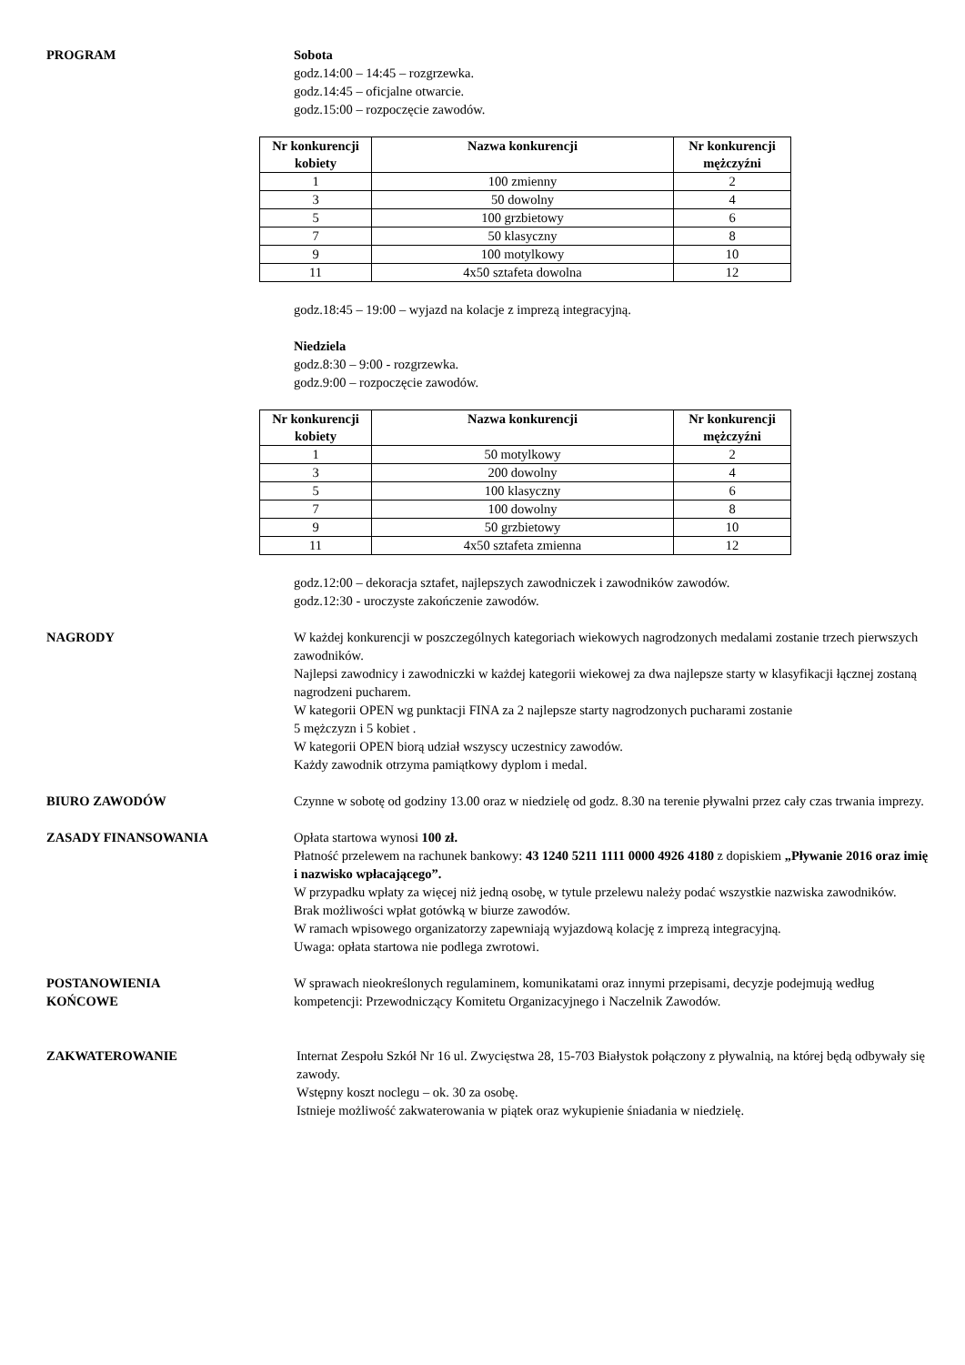PROGRAM Sobota
godz.14:00 – 14:45 – rozgrzewka.
godz.14:45 – oficjalne otwarcie.
godz.15:00 – rozpoczęcie zawodów.
| Nr konkurencji kobiety | Nazwa konkurencji | Nr konkurencji mężczyźni |
| --- | --- | --- |
| 1 | 100 zmienny | 2 |
| 3 | 50 dowolny | 4 |
| 5 | 100 grzbietowy | 6 |
| 7 | 50 klasyczny | 8 |
| 9 | 100 motylkowy | 10 |
| 11 | 4x50 sztafeta dowolna | 12 |
godz.18:45 – 19:00 – wyjazd na kolacje z imprezą integracyjną.
Niedziela
godz.8:30 – 9:00 - rozgrzewka.
godz.9:00 – rozpoczęcie zawodów.
| Nr konkurencji kobiety | Nazwa konkurencji | Nr konkurencji mężczyźni |
| --- | --- | --- |
| 1 | 50 motylkowy | 2 |
| 3 | 200 dowolny | 4 |
| 5 | 100 klasyczny | 6 |
| 7 | 100 dowolny | 8 |
| 9 | 50 grzbietowy | 10 |
| 11 | 4x50 sztafeta zmienna | 12 |
godz.12:00 – dekoracja sztafet, najlepszych zawodniczek i zawodników zawodów.
godz.12:30 - uroczyste zakończenie zawodów.
NAGRODY W każdej konkurencji w poszczególnych kategoriach wiekowych nagrodzonych medalami zostanie trzech pierwszych zawodników.
Najlepsi zawodnicy i zawodniczki w każdej kategorii wiekowej za dwa najlepsze starty w klasyfikacji łącznej zostaną nagrodzeni pucharem.
W kategorii OPEN wg punktacji FINA za 2 najlepsze starty nagrodzonych pucharami zostanie
5 mężczyzn i 5 kobiet .
W kategorii OPEN biorą udział wszyscy uczestnicy zawodów.
Każdy zawodnik otrzyma pamiątkowy dyplom i medal.
BIURO ZAWODÓW Czynne w sobotę od godziny 13.00 oraz w niedzielę od godz. 8.30 na terenie pływalni przez cały czas trwania imprezy.
ZASADY FINANSOWANIA Opłata startowa wynosi 100 zł.
Płatność przelewem na rachunek bankowy: 43 1240 5211 1111 0000 4926 4180 z dopiskiem „Pływanie 2016 oraz imię i nazwisko wpłacającego”.
W przypadku wpłaty za więcej niż jedną osobę, w tytule przelewu należy podać wszystkie nazwiska zawodników.
Brak możliwości wpłat gotówką w biurze zawodów.
W ramach wpisowego organizatorzy zapewniają wyjazdową kolację z imprezą integracyjną.
Uwaga: opłata startowa nie podlega zwrotowi.
POSTANOWIENIA
KOŃCOWE
W sprawach nieokreślonych regulaminem, komunikatami oraz innymi przepisami, decyzje podejmują według kompetencji: Przewodniczący Komitetu Organizacyjnego i Naczelnik Zawodów.
ZAKWATEROWANIE Internat Zespołu Szkół Nr 16 ul. Zwycięstwa 28, 15-703 Białystok połączony z pływalnią, na której będą odbywały się zawody.
Wstępny koszt noclegu – ok. 30 za osobę.
Istnieje możliwość zakwaterowania w piątek oraz wykupienie śniadania w niedzielę.